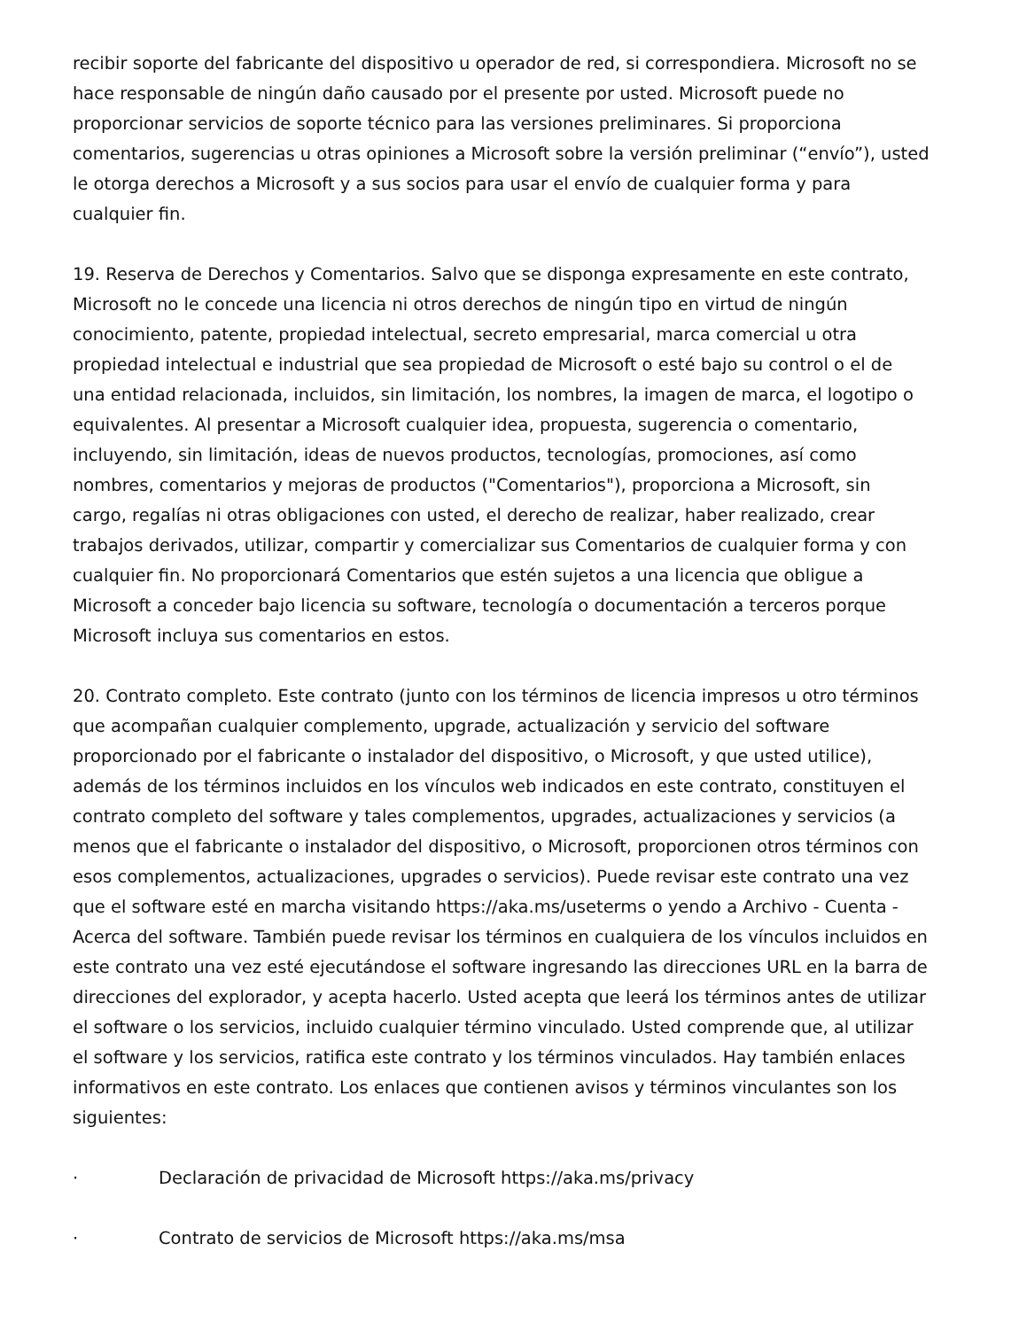recibir soporte del fabricante del dispositivo u operador de red, si correspondiera. Microsoft no se hace responsable de ningún daño causado por el presente por usted. Microsoft puede no proporcionar servicios de soporte técnico para las versiones preliminares. Si proporciona comentarios, sugerencias u otras opiniones a Microsoft sobre la versión preliminar (“envío”), usted le otorga derechos a Microsoft y a sus socios para usar el envío de cualquier forma y para cualquier fin.
19. Reserva de Derechos y Comentarios. Salvo que se disponga expresamente en este contrato, Microsoft no le concede una licencia ni otros derechos de ningún tipo en virtud de ningún conocimiento, patente, propiedad intelectual, secreto empresarial, marca comercial u otra propiedad intelectual e industrial que sea propiedad de Microsoft o esté bajo su control o el de una entidad relacionada, incluidos, sin limitación, los nombres, la imagen de marca, el logotipo o equivalentes. Al presentar a Microsoft cualquier idea, propuesta, sugerencia o comentario, incluyendo, sin limitación, ideas de nuevos productos, tecnologías, promociones, así como nombres, comentarios y mejoras de productos ("Comentarios"), proporciona a Microsoft, sin cargo, regalías ni otras obligaciones con usted, el derecho de realizar, haber realizado, crear trabajos derivados, utilizar, compartir y comercializar sus Comentarios de cualquier forma y con cualquier fin. No proporcionará Comentarios que estén sujetos a una licencia que obligue a Microsoft a conceder bajo licencia su software, tecnología o documentación a terceros porque Microsoft incluya sus comentarios en estos.
20. Contrato completo. Este contrato (junto con los términos de licencia impresos u otro términos que acompañan cualquier complemento, upgrade, actualización y servicio del software proporcionado por el fabricante o instalador del dispositivo, o Microsoft, y que usted utilice), además de los términos incluidos en los vínculos web indicados en este contrato, constituyen el contrato completo del software y tales complementos, upgrades, actualizaciones y servicios (a menos que el fabricante o instalador del dispositivo, o Microsoft, proporcionen otros términos con esos complementos, actualizaciones, upgrades o servicios). Puede revisar este contrato una vez que el software esté en marcha visitando https://aka.ms/useterms o yendo a Archivo - Cuenta - Acerca del software. También puede revisar los términos en cualquiera de los vínculos incluidos en este contrato una vez esté ejecutándose el software ingresando las direcciones URL en la barra de direcciones del explorador, y acepta hacerlo. Usted acepta que leerá los términos antes de utilizar el software o los servicios, incluido cualquier término vinculado. Usted comprende que, al utilizar el software y los servicios, ratifica este contrato y los términos vinculados. Hay también enlaces informativos en este contrato. Los enlaces que contienen avisos y términos vinculantes son los siguientes:
· Declaración de privacidad de Microsoft https://aka.ms/privacy
· Contrato de servicios de Microsoft https://aka.ms/msa